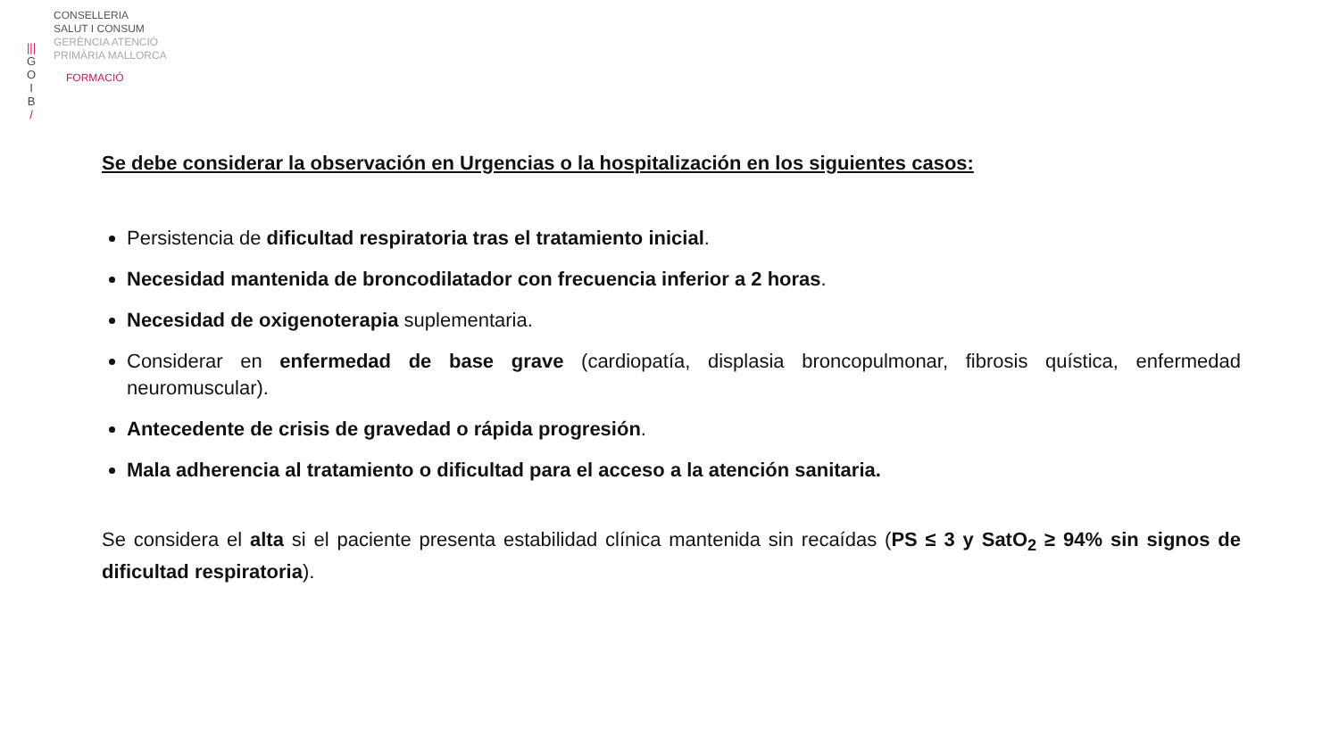|||
G
O
I
B
/
CONSELLERIA
SALUT I CONSUM
GERÈNCIA ATENCIÓ
PRIMÀRIA MALLORCA
FORMACIÓ
Se debe considerar la observación en Urgencias o la hospitalización en los siguientes casos:
Persistencia de dificultad respiratoria tras el tratamiento inicial.
Necesidad mantenida de broncodilatador con frecuencia inferior a 2 horas.
Necesidad de oxigenoterapia suplementaria.
Considerar en enfermedad de base grave (cardiopatía, displasia broncopulmonar, fibrosis quística, enfermedad neuromuscular).
Antecedente de crisis de gravedad o rápida progresión.
Mala adherencia al tratamiento o dificultad para el acceso a la atención sanitaria.
Se considera el alta si el paciente presenta estabilidad clínica mantenida sin recaídas (PS ≤ 3 y SatO<sub>2</sub> ≥ 94% sin signos de dificultad respiratoria).